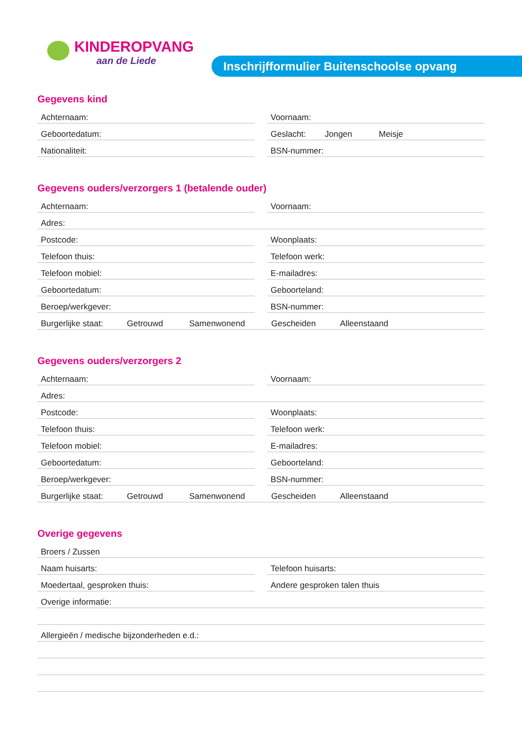KINDEROPVANG
aan de Liede
Inschrijfformulier Buitenschoolse opvang
Gegevens kind
Achternaam: Voornaam:
Geboortedatum: Geslacht: Jongen Meisje
Nationaliteit: BSN-nummer:
Gegevens ouders/verzorgers 1 (betalende ouder)
Achternaam: Voornaam:
Adres:
Postcode: Woonplaats:
Telefoon thuis: Telefoon werk:
Telefoon mobiel: E-mailadres:
Geboortedatum: Geboorteland:
Beroep/werkgever: BSN-nummer:
Burgerlijke staat: Getrouwd Samenwonend Gescheiden Alleenstaand
Gegevens ouders/verzorgers 2
Achternaam: Voornaam:
Adres:
Postcode: Woonplaats:
Telefoon thuis: Telefoon werk:
Telefoon mobiel: E-mailadres:
Geboortedatum: Geboorteland:
Beroep/werkgever: BSN-nummer:
Burgerlijke staat: Getrouwd Samenwonend Gescheiden Alleenstaand
Overige gegevens
Broers / Zussen
Naam huisarts: Telefoon huisarts:
Moedertaal, gesproken thuis: Andere gesproken talen thuis
Overige informatie:
Allergieën / medische bijzonderheden e.d.: